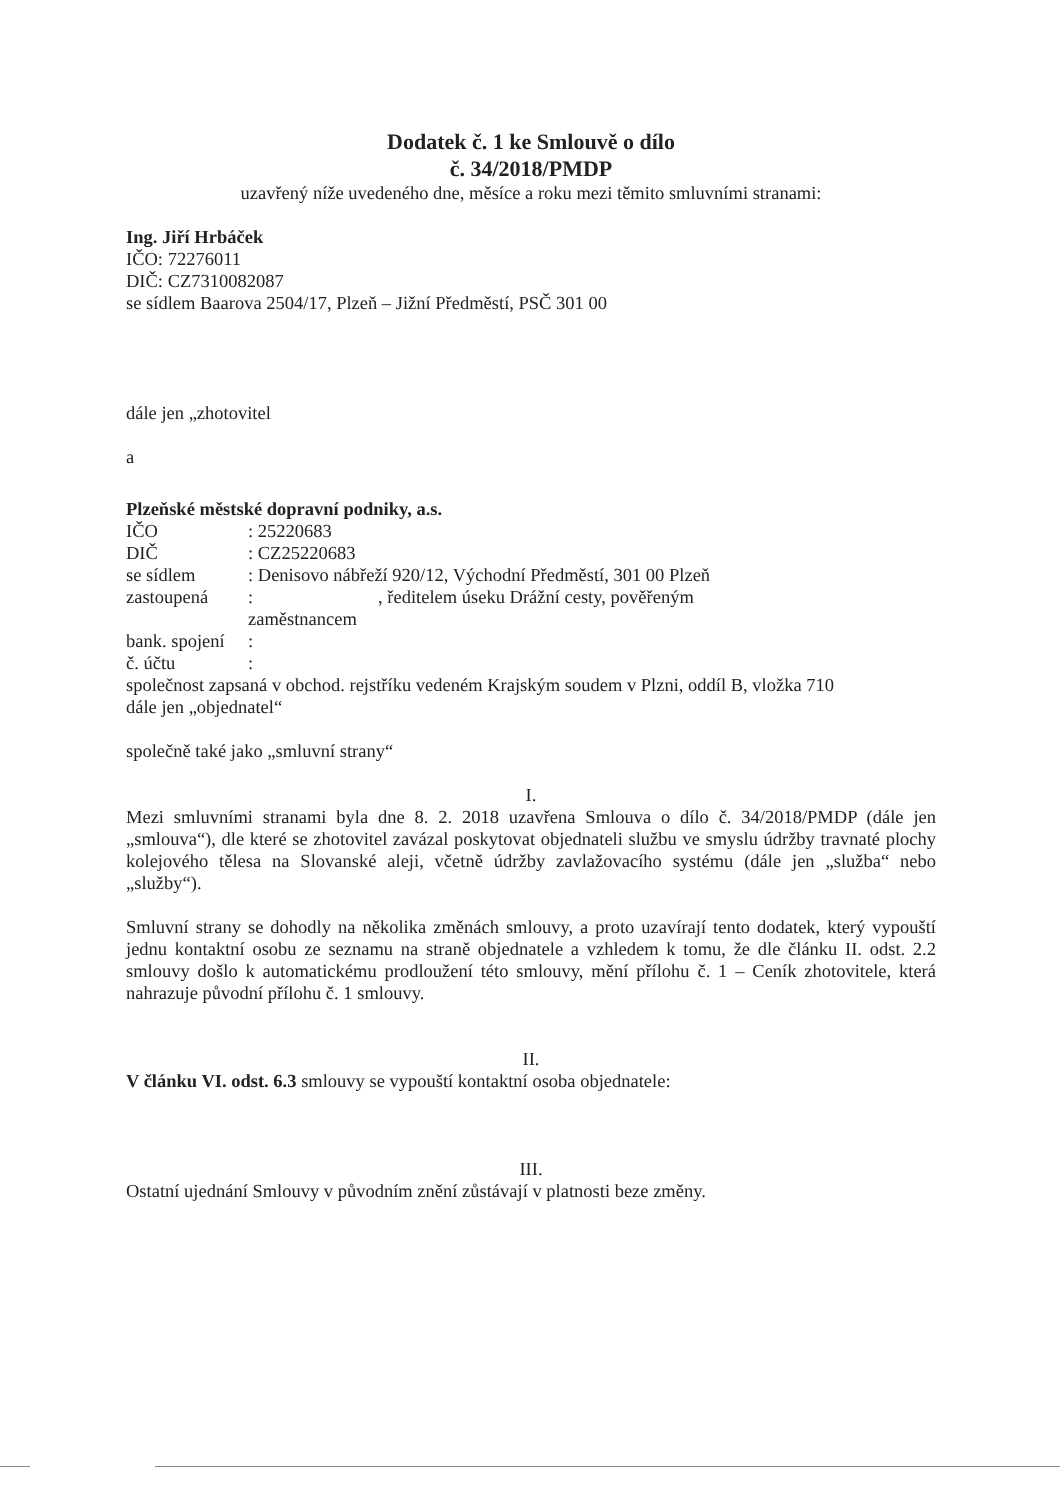Dodatek č. 1 ke Smlouvě o dílo
č. 34/2018/PMDP
uzavřený níže uvedeného dne, měsíce a roku mezi těmito smluvními stranami:
Ing. Jiří Hrbáček
IČO: 72276011
DIČ: CZ7310082087
se sídlem Baarova 2504/17, Plzeň – Jižní Předměstí, PSČ 301 00
dále jen „zhotovitel
a
Plzeňské městské dopravní podniky, a.s.
IČO: 25220683
DIČ: CZ25220683
se sídlem: Denisovo nábřeží 920/12, Východní Předměstí, 301 00 Plzeň
zastoupená: , ředitelem úseku Drážní cesty, pověřeným
zaměstnancem
bank. spojení:
č. účtu:
společnost zapsaná v obchod. rejstříku vedeném Krajským soudem v Plzni, oddíl B, vložka 710
dále jen „objednatel“
společně také jako „smluvní strany“
I.
Mezi smluvními stranami byla dne 8. 2. 2018 uzavřena Smlouva o dílo č. 34/2018/PMDP (dále jen „smlouva“), dle které se zhotovitel zavázal poskytovat objednateli službu ve smyslu údržby travnaté plochy kolejového tělesa na Slovanské aleji, včetně údržby zavlažovacího systému (dále jen „služba“ nebo „služby“).
Smluvní strany se dohodly na několika změnách smlouvy, a proto uzavírají tento dodatek, který vypouští jednu kontaktní osobu ze seznamu na straně objednatele a vzhledem k tomu, že dle článku II. odst. 2.2 smlouvy došlo k automatickému prodloužení této smlouvy, mění přílohu č. 1 – Ceník zhotovitele, která nahrazuje původní přílohu č. 1 smlouvy.
II.
V článku VI. odst. 6.3 smlouvy se vypouští kontaktní osoba objednatele:
III.
Ostatní ujednání Smlouvy v původním znění zůstávají v platnosti beze změny.